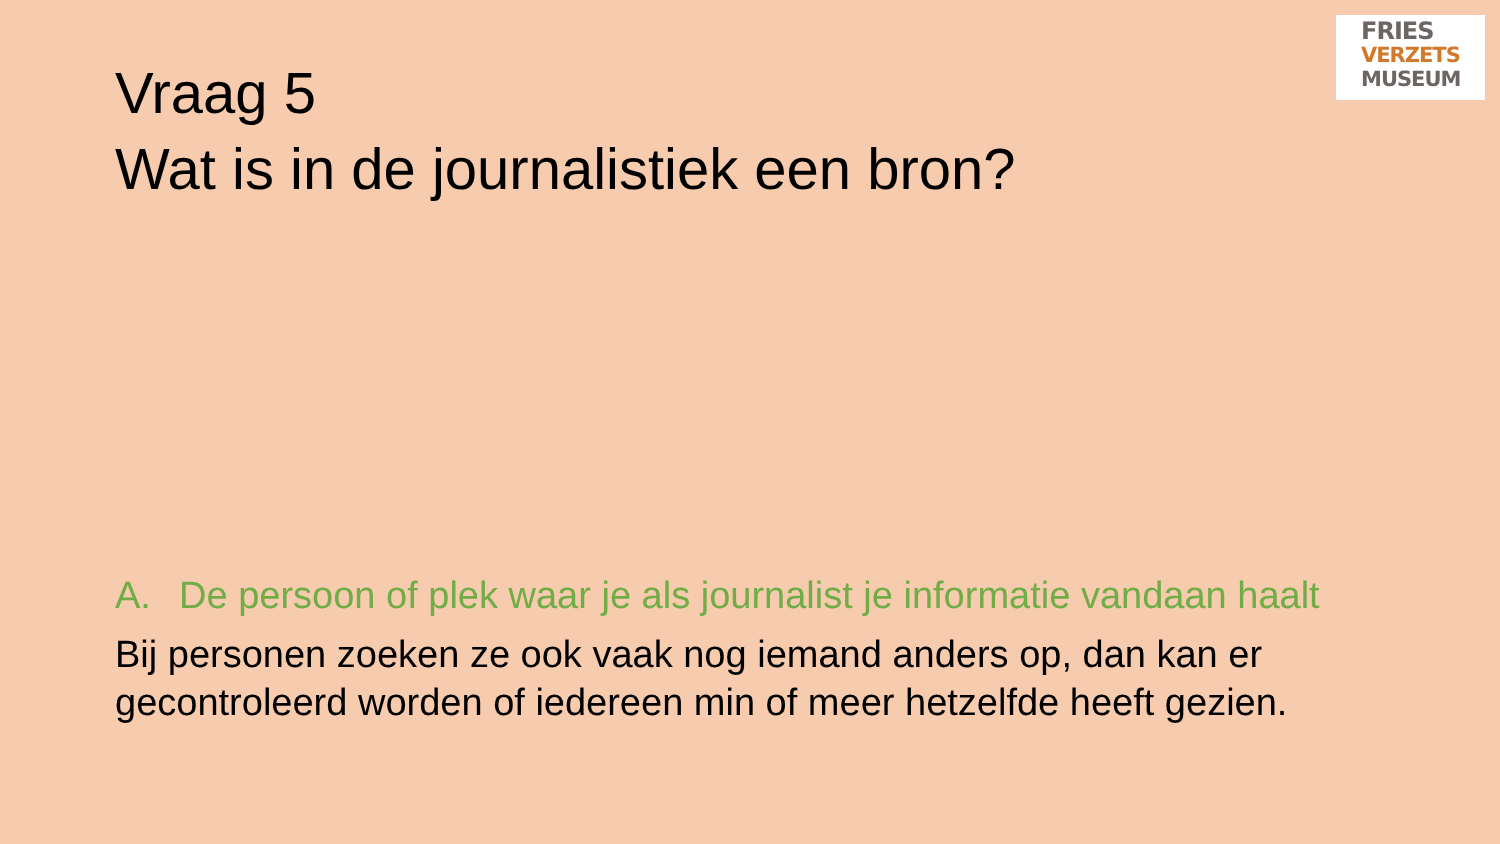FRIES
VERZETS
MUSEUM
Vraag 5
Wat is in de journalistiek een bron?
A. De persoon of plek waar je als journalist je informatie vandaan haalt
Bij personen zoeken ze ook vaak nog iemand anders op, dan kan er gecontroleerd worden of iedereen min of meer hetzelfde heeft gezien.